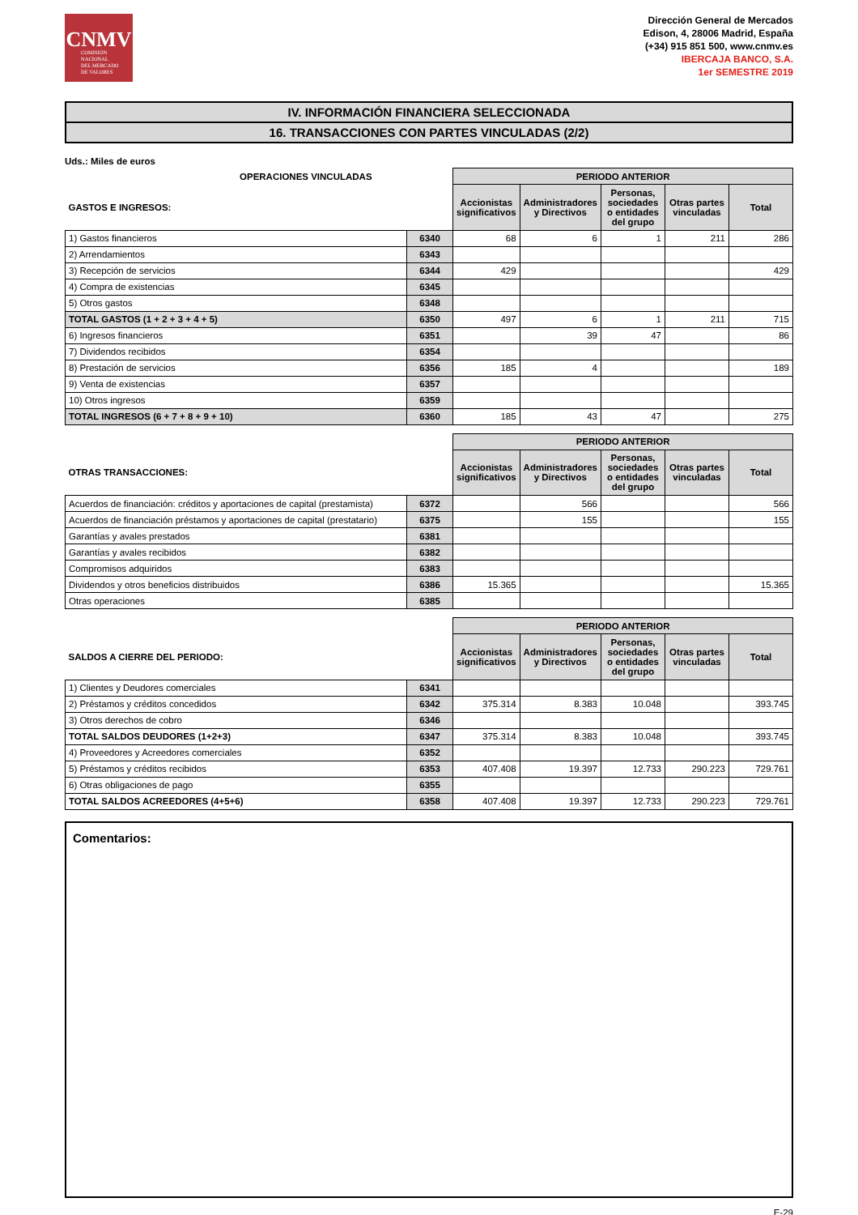CNMV
COMISIÓN
NACIONAL
DEL MERCADO
DE VALORES
Dirección General de Mercados
Edison, 4, 28006 Madrid, España
(+34) 915 851 500, www.cnmv.es
IBERCAJA BANCO, S.A.
1er SEMESTRE 2019
IV. INFORMACIÓN FINANCIERA SELECCIONADA
16. TRANSACCIONES CON PARTES VINCULADAS (2/2)
Uds.: Miles de euros
| OPERACIONES VINCULADAS | | PERIODO ANTERIOR | | | | |
| GASTOS E INGRESOS: | | Accionistas significativos | Administradores y Directivos | Personas, sociedades o entidades del grupo | Otras partes vinculadas | Total |
| 1) Gastos financieros | 6340 | 68 | 6 | 1 | 211 | 286 |
| 2) Arrendamientos | 6343 | | | | | |
| 3) Recepción de servicios | 6344 | 429 | | | | 429 |
| 4) Compra de existencias | 6345 | | | | | |
| 5) Otros gastos | 6348 | | | | | |
| TOTAL GASTOS (1 + 2 + 3 + 4 + 5) | 6350 | 497 | 6 | 1 | 211 | 715 |
| 6) Ingresos financieros | 6351 | | 39 | 47 | | 86 |
| 7) Dividendos recibidos | 6354 | | | | | |
| 8) Prestación de servicios | 6356 | 185 | 4 | | | 189 |
| 9) Venta de existencias | 6357 | | | | | |
| 10) Otros ingresos | 6359 | | | | | |
| TOTAL INGRESOS (6 + 7 + 8 + 9 + 10) | 6360 | 185 | 43 | 47 | | 275 |
| | | PERIODO ANTERIOR | | | | |
| OTRAS TRANSACCIONES: | | Accionistas significativos | Administradores y Directivos | Personas, sociedades o entidades del grupo | Otras partes vinculadas | Total |
| Acuerdos de financiación: créditos y aportaciones de capital (prestamista) | 6372 | | 566 | | | 566 |
| Acuerdos de financiación préstamos y aportaciones de capital (prestatario) | 6375 | | 155 | | | 155 |
| Garantías y avales prestados | 6381 | | | | | |
| Garantías y avales recibidos | 6382 | | | | | |
| Compromisos adquiridos | 6383 | | | | | |
| Dividendos y otros beneficios distribuidos | 6386 | 15.365 | | | | 15.365 |
| Otras operaciones | 6385 | | | | | |
| | | PERIODO ANTERIOR | | | | |
| SALDOS A CIERRE DEL PERIODO: | | Accionistas significativos | Administradores y Directivos | Personas, sociedades o entidades del grupo | Otras partes vinculadas | Total |
| 1) Clientes y Deudores comerciales | 6341 | | | | | |
| 2) Préstamos y créditos concedidos | 6342 | 375.314 | 8.383 | 10.048 | | 393.745 |
| 3) Otros derechos de cobro | 6346 | | | | | |
| TOTAL SALDOS DEUDORES (1+2+3) | 6347 | 375.314 | 8.383 | 10.048 | | 393.745 |
| 4) Proveedores y Acreedores comerciales | 6352 | | | | | |
| 5) Préstamos y créditos recibidos | 6353 | 407.408 | 19.397 | 12.733 | 290.223 | 729.761 |
| 6) Otras obligaciones de pago | 6355 | | | | | |
| TOTAL SALDOS ACREEDORES (4+5+6) | 6358 | 407.408 | 19.397 | 12.733 | 290.223 | 729.761 |
Comentarios:
E-29